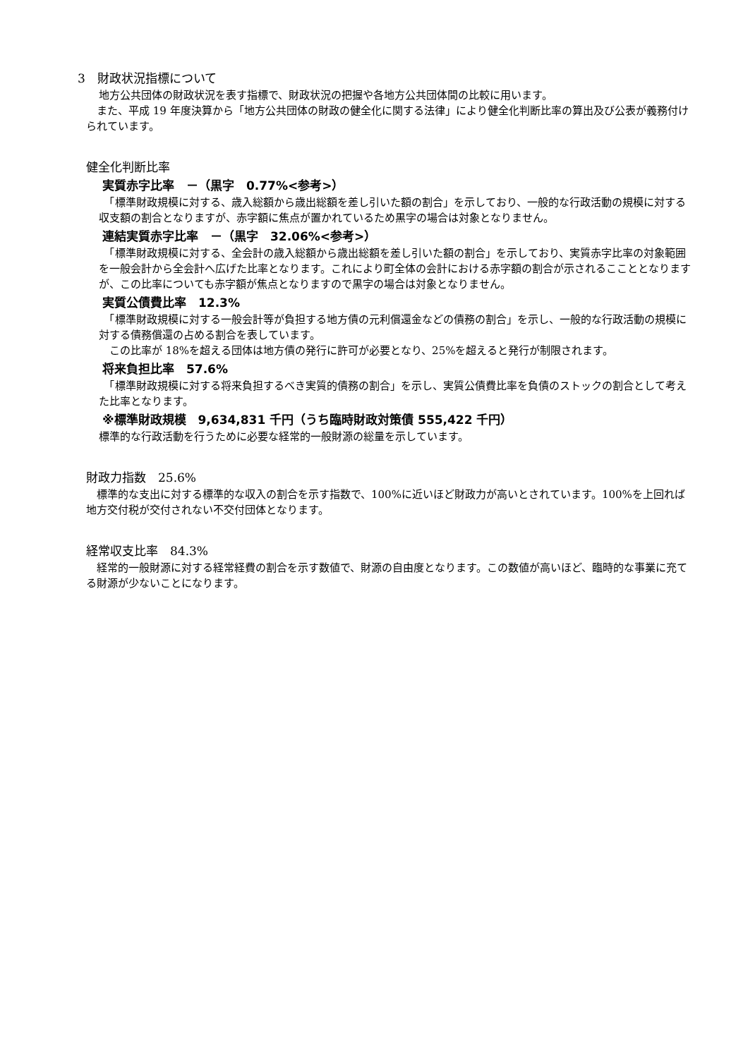3　財政状況指標について
地方公共団体の財政状況を表す指標で、財政状況の把握や各地方公共団体間の比較に用います。
　また、平成 19 年度決算から「地方公共団体の財政の健全化に関する法律」により健全化判断比率の算出及び公表が義務付けられています。
健全化判断比率
実質赤字比率　－（黒字　0.77%<参考>）
　「標準財政規模に対する、歳入総額から歳出総額を差し引いた額の割合」を示しており、一般的な行政活動の規模に対する収支額の割合となりますが、赤字額に焦点が置かれているため黒字の場合は対象となりません。
連結実質赤字比率　－（黒字　32.06%<参考>）
　「標準財政規模に対する、全会計の歳入総額から歳出総額を差し引いた額の割合」を示しており、実質赤字比率の対象範囲を一般会計から全会計へ広げた比率となります。これにより町全体の会計における赤字額の割合が示されるここととなりますが、この比率についても赤字額が焦点となりますので黒字の場合は対象となりません。
実質公債費比率　12.3%
　「標準財政規模に対する一般会計等が負担する地方債の元利償還金などの債務の割合」を示し、一般的な行政活動の規模に対する債務償還の占める割合を表しています。
　この比率が 18%を超える団体は地方債の発行に許可が必要となり、25%を超えると発行が制限されます。
将来負担比率　57.6%
　「標準財政規模に対する将来負担するべき実質的債務の割合」を示し、実質公債費比率を負債のストックの割合として考えた比率となります。
※標準財政規模　9,634,831 千円（うち臨時財政対策債 555,422 千円）
標準的な行政活動を行うために必要な経常的一般財源の総量を示しています。
財政力指数　25.6%
　標準的な支出に対する標準的な収入の割合を示す指数で、100%に近いほど財政力が高いとされています。100%を上回れば地方交付税が交付されない不交付団体となります。
経常収支比率　84.3%
　経常的一般財源に対する経常経費の割合を示す数値で、財源の自由度となります。この数値が高いほど、臨時的な事業に充てる財源が少ないことになります。